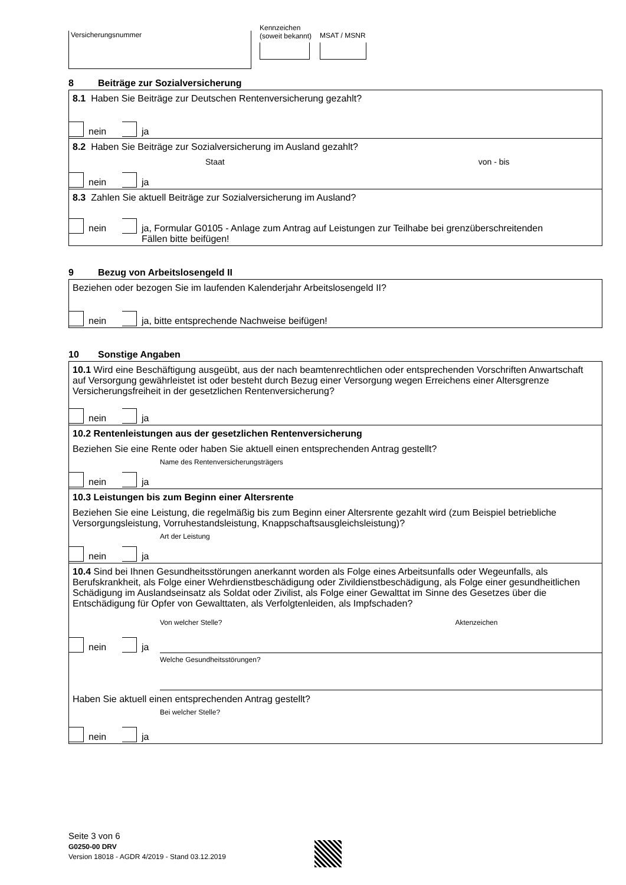Versicherungsnummer
Kennzeichen
(soweit bekannt)
MSAT / MSNR
8 Beiträge zur Sozialversicherung
8.1 Haben Sie Beiträge zur Deutschen Rentenversicherung gezahlt?
nein ja
8.2 Haben Sie Beiträge zur Sozialversicherung im Ausland gezahlt?
Staat von - bis
nein ja
8.3 Zahlen Sie aktuell Beiträge zur Sozialversicherung im Ausland?
nein ja, Formular G0105 - Anlage zum Antrag auf Leistungen zur Teilhabe bei grenzüberschreitenden
Fällen bitte beifügen!
9 Bezug von Arbeitslosengeld II
Beziehen oder bezogen Sie im laufenden Kalenderjahr Arbeitslosengeld II?
nein ja, bitte entsprechende Nachweise beifügen!
10 Sonstige Angaben
10.1 Wird eine Beschäftigung ausgeübt, aus der nach beamtenrechtlichen oder entsprechenden Vorschriften Anwartschaft auf Versorgung gewährleistet ist oder besteht durch Bezug einer Versorgung wegen Erreichens einer Altersgrenze Versicherungsfreiheit in der gesetzlichen Rentenversicherung?
nein ja
10.2 Rentenleistungen aus der gesetzlichen Rentenversicherung
Beziehen Sie eine Rente oder haben Sie aktuell einen entsprechenden Antrag gestellt?
Name des Rentenversicherungsträgers
nein ja
10.3 Leistungen bis zum Beginn einer Altersrente
Beziehen Sie eine Leistung, die regelmäßig bis zum Beginn einer Altersrente gezahlt wird (zum Beispiel betriebliche Versorgungsleistung, Vorruhestandsleistung, Knappschaftsausgleichsleistung)?
Art der Leistung
nein ja
10.4 Sind bei Ihnen Gesundheitsstörungen anerkannt worden als Folge eines Arbeitsunfalls oder Wegeunfalls, als Berufskrankheit, als Folge einer Wehrdienstbeschädigung oder Zivildienstbeschädigung, als Folge einer gesundheitlichen Schädigung im Auslandseinsatz als Soldat oder Zivilist, als Folge einer Gewalttat im Sinne des Gesetzes über die Entschädigung für Opfer von Gewalttaten, als Verfolgtenleiden, als Impfschaden?
Von welcher Stelle? Aktenzeichen
nein ja
Welche Gesundheitsstörungen?
Haben Sie aktuell einen entsprechenden Antrag gestellt?
Bei welcher Stelle?
nein ja
Seite 3 von 6
G0250-00 DRV
Version 18018 - AGDR 4/2019 - Stand 03.12.2019